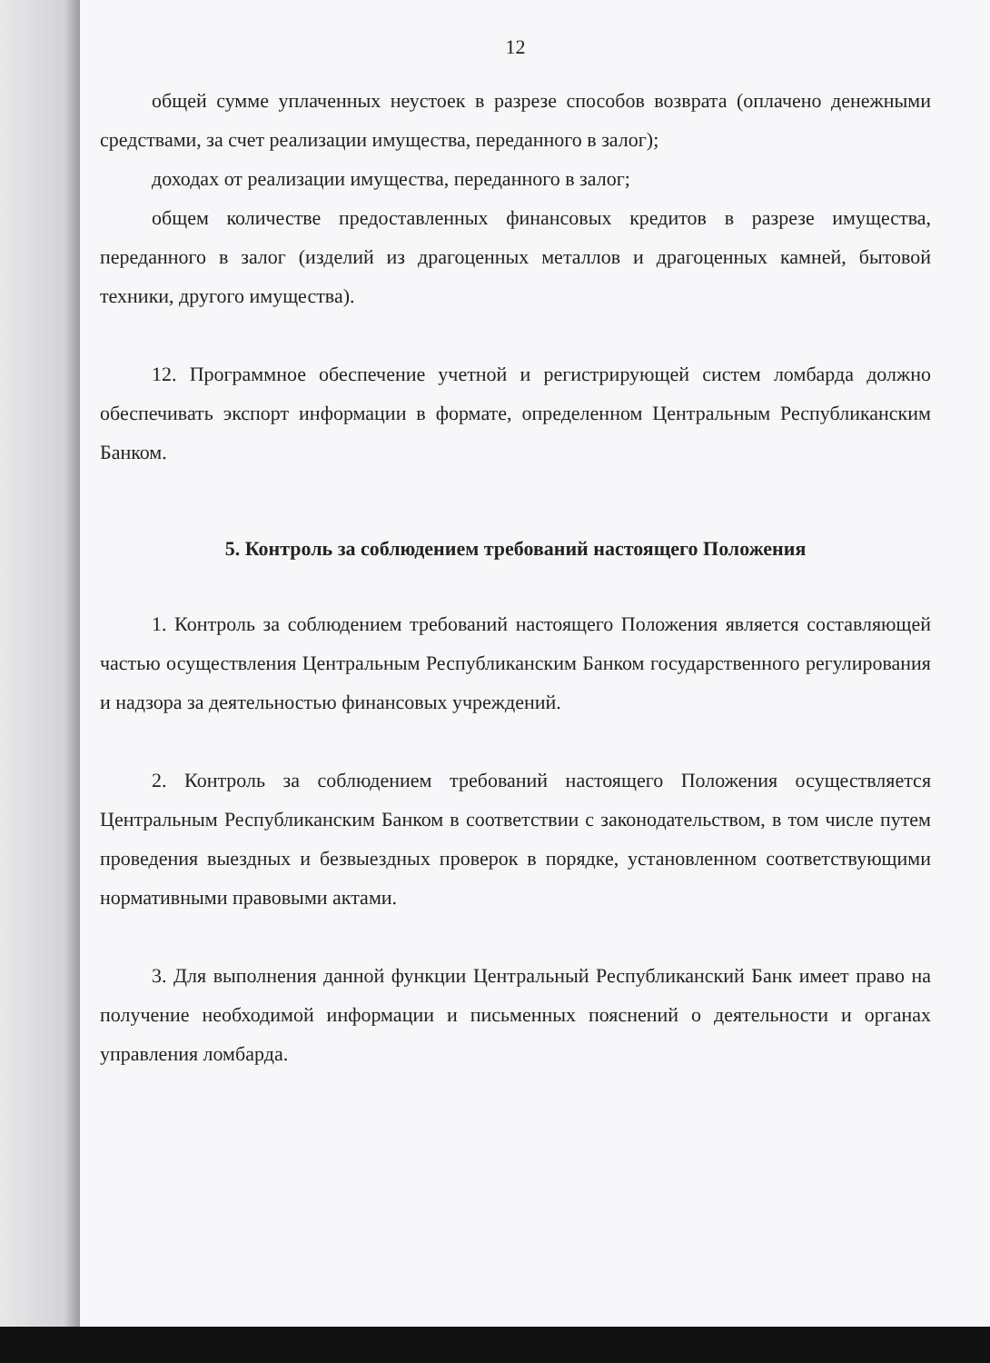12
общей сумме уплаченных неустоек в разрезе способов возврата (оплачено денежными средствами, за счет реализации имущества, переданного в залог);
доходах от реализации имущества, переданного в залог;
общем количестве предоставленных финансовых кредитов в разрезе имущества, переданного в залог (изделий из драгоценных металлов и драгоценных камней, бытовой техники, другого имущества).
12. Программное обеспечение учетной и регистрирующей систем ломбарда должно обеспечивать экспорт информации в формате, определенном Центральным Республиканским Банком.
5. Контроль за соблюдением требований настоящего Положения
1. Контроль за соблюдением требований настоящего Положения является составляющей частью осуществления Центральным Республиканским Банком государственного регулирования и надзора за деятельностью финансовых учреждений.
2. Контроль за соблюдением требований настоящего Положения осуществляется Центральным Республиканским Банком в соответствии с законодательством, в том числе путем проведения выездных и безвыездных проверок в порядке, установленном соответствующими нормативными правовыми актами.
3. Для выполнения данной функции Центральный Республиканский Банк имеет право на получение необходимой информации и письменных пояснений о деятельности и органах управления ломбарда.